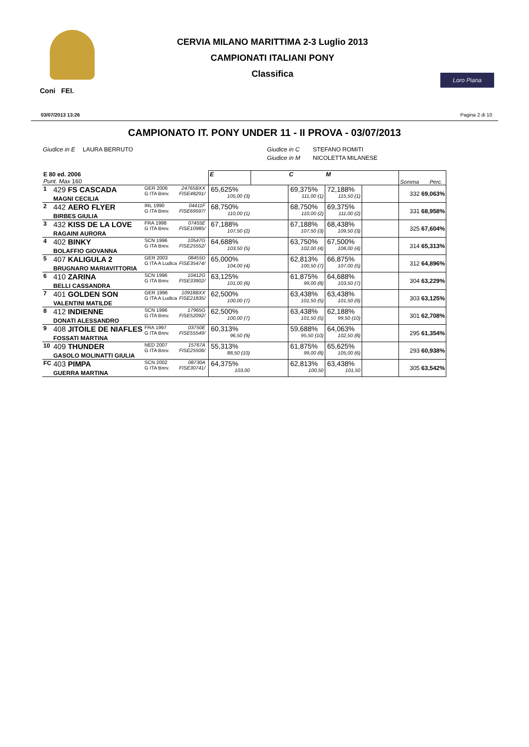Coni FEI.
CERVIA MILANO MARITTIMA 2-3 Luglio 2013
CAMPIONATI ITALIANI PONY
Classifica
Loro Piana
03/07/2013 13:26 Pagina 2 di 10
CAMPIONATO IT. PONY UNDER 11 - II PROVA - 03/07/2013
Giudice in E
LAURA BERRUTO Giudice in C
Giudice in M
STEFANO ROMITI
NICOLETTA MILANESE
| E 80 ed. 2006 Punt. Max 160 | | | | | E | | C | M | | Somma Perc. |
| 1 | 429 FS CASCADA MAGNI CECILIA | GER 2006 G ITA Brev. | 24765BXX FISE48291/ | | 65,625% 105,00 (3) | | 69,375% 111,00 (1) | 72,188% 115,50 (1) | | 332 69,063% |
| 2 | 442 AERO FLYER BIRBES GIULIA | IRL 1990 G ITA Brev. | 04411F FISE69597/ | | 68,750% 110,00 (1) | | 68,750% 110,00 (2) | 69,375% 111,00 (2) | | 331 68,958% |
| 3 | 432 KISS DE LA LOVE RAGAINI AURORA | FRA 1998 G ITA Brev. | 07455E FISE10985/ | | 67,188% 107,50 (2) | | 67,188% 107,50 (3) | 68,438% 109,50 (3) | | 325 67,604% |
| 4 | 402 BINKY BOLAFFIO GIOVANNA | SCN 1996 G ITA Brev. | 10547G FISE25552/ | | 64,688% 103,50 (5) | | 63,750% 102,00 (4) | 67,500% 108,00 (4) | | 314 65,313% |
| 5 | 407 KALIGULA 2 BRUGNARO MARIAVITTORIA | GER 2003 G ITA A Ludica | 08455D FISE35474/ | | 65,000% 104,00 (4) | | 62,813% 100,50 (7) | 66,875% 107,00 (5) | | 312 64,896% |
| 6 | 410 ZARINA BELLI CASSANDRA | SCN 1996 G ITA Brev. | 10412G FISE33902/ | | 63,125% 101,00 (6) | | 61,875% 99,00 (8) | 64,688% 103,50 (7) | | 304 63,229% |
| 7 | 401 GOLDEN SON VALENTINI MATILDE | GER 1996 G ITA A Ludica | 10918BXX FISE21835/ | | 62,500% 100,00 (7) | | 63,438% 101,50 (5) | 63,438% 101,50 (9) | | 303 63,125% |
| 8 | 412 INDIENNE DONATI ALESSANDRO | SCN 1996 G ITA Brev. | 17965G FISE52092/ | | 62,500% 100,00 (7) | | 63,438% 101,50 (5) | 62,188% 99,50 (10) | | 301 62,708% |
| 9 | 408 JITOILE DE NIAFLES FOSSATI MARTINA | FRA 1997 G ITA Brev. | 03750E FISE55549/ | | 60,313% 96,50 (9) | | 59,688% 95,50 (10) | 64,063% 102,50 (8) | | 295 61,354% |
| 10 | 409 THUNDER GASOLO MOLINATTI GIULIA | NED 2007 G ITA Brev. | 15767A FISE25506/ | | 55,313% 88,50 (10) | | 61,875% 99,00 (8) | 65,625% 105,00 (6) | | 293 60,938% |
| FC | 403 PIMPA GUERRA MARTINA | SCN 2002 G ITA Brev. | 08730A FISE30741/ | | 64,375% 103,00 | | 62,813% 100,50 | 63,438% 101,50 | | 305 63,542% |